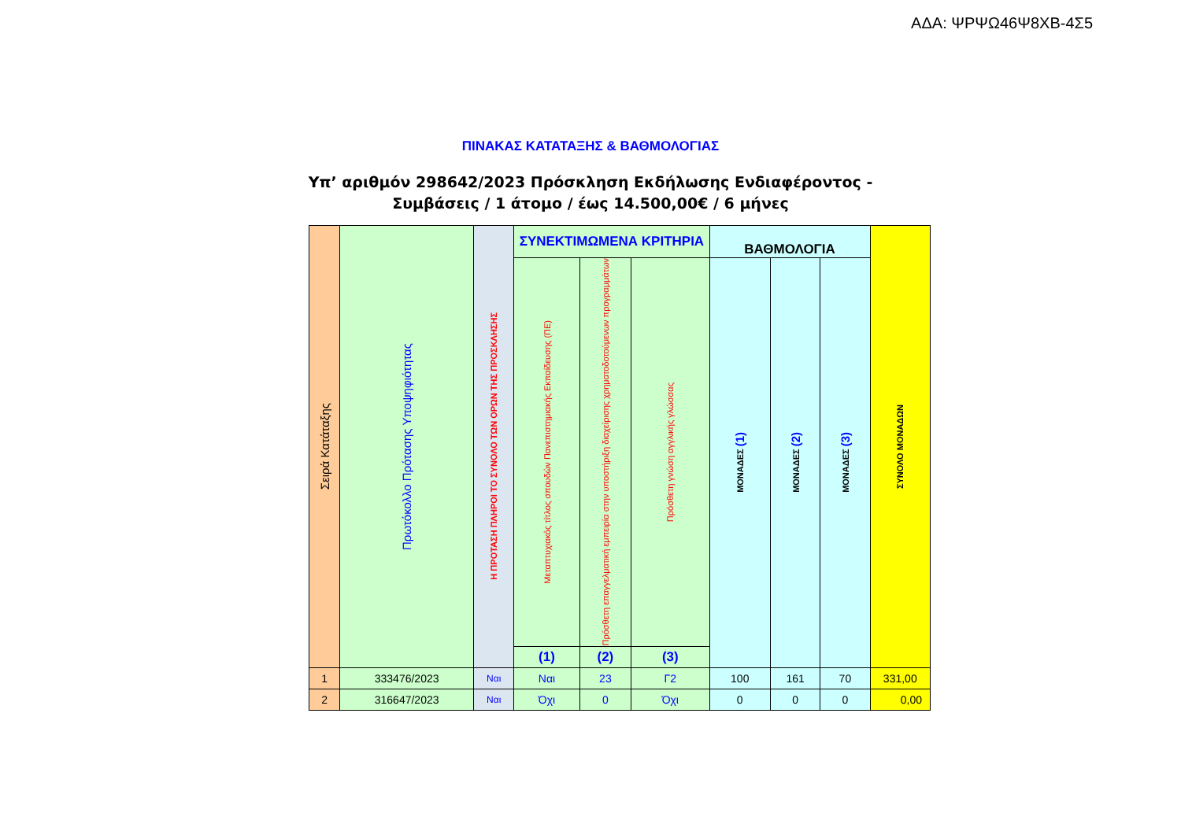ΑΔΑ: ΨΡΨΩ46Ψ8ΧΒ-4Σ5
ΠΙΝΑΚΑΣ ΚΑΤΑΤΑΞΗΣ & ΒΑΘΜΟΛΟΓΙΑΣ
Υπ’ αριθμόν 298642/2023 Πρόσκληση Εκδήλωσης Ενδιαφέροντος -
Συμβάσεις / 1 άτομο / έως 14.500,00€ / 6 μήνες
| Σειρά Κατάταξης | Πρωτόκολλο Πρότασης Υποψηφιότητας | Η ΠΡΟΤΑΣΗ ΠΛΗΡΟΙ ΤΟ ΣΥΝΟΛΟ ΤΩΝ ΟΡΩΝ ΤΗΣ ΠΡΟΣΚΛΗΣΗΣ | ΣΥΝΕΚΤΙΜΩΜΕΝΑ ΚΡΙΤΗΡΙΑ | | | ΒΑΘΜΟΛΟΓΙΑ | | | ΣΥΝΟΛΟ ΜΟΝΑΔΩΝ |
| --- | --- | --- | --- | --- | --- | --- | --- | --- | --- |
| | | | Μεταπτυχιακός τίτλος σπουδών Πανεπιστημιακής Εκπαίδευσης (ΠΕ) | Πρόσθετη επαγγελματική εμπειρία στην υποστήριξη διαχείρισης χρηματοδοτούμενων προγραμμάτων | Πρόσθετη γνώση αγγλικής γλώσσας | ΜΟΝΑΔΕΣ (1) | ΜΟΝΑΔΕΣ (2) | ΜΟΝΑΔΕΣ (3) | |
| | | | (1) | (2) | (3) | | | | |
| 1 | 333476/2023 | Ναι | Ναι | 23 | Γ2 | 100 | 161 | 70 | 331,00 |
| 2 | 316647/2023 | Ναι | Όχι | 0 | Όχι | 0 | 0 | 0 | 0,00 |